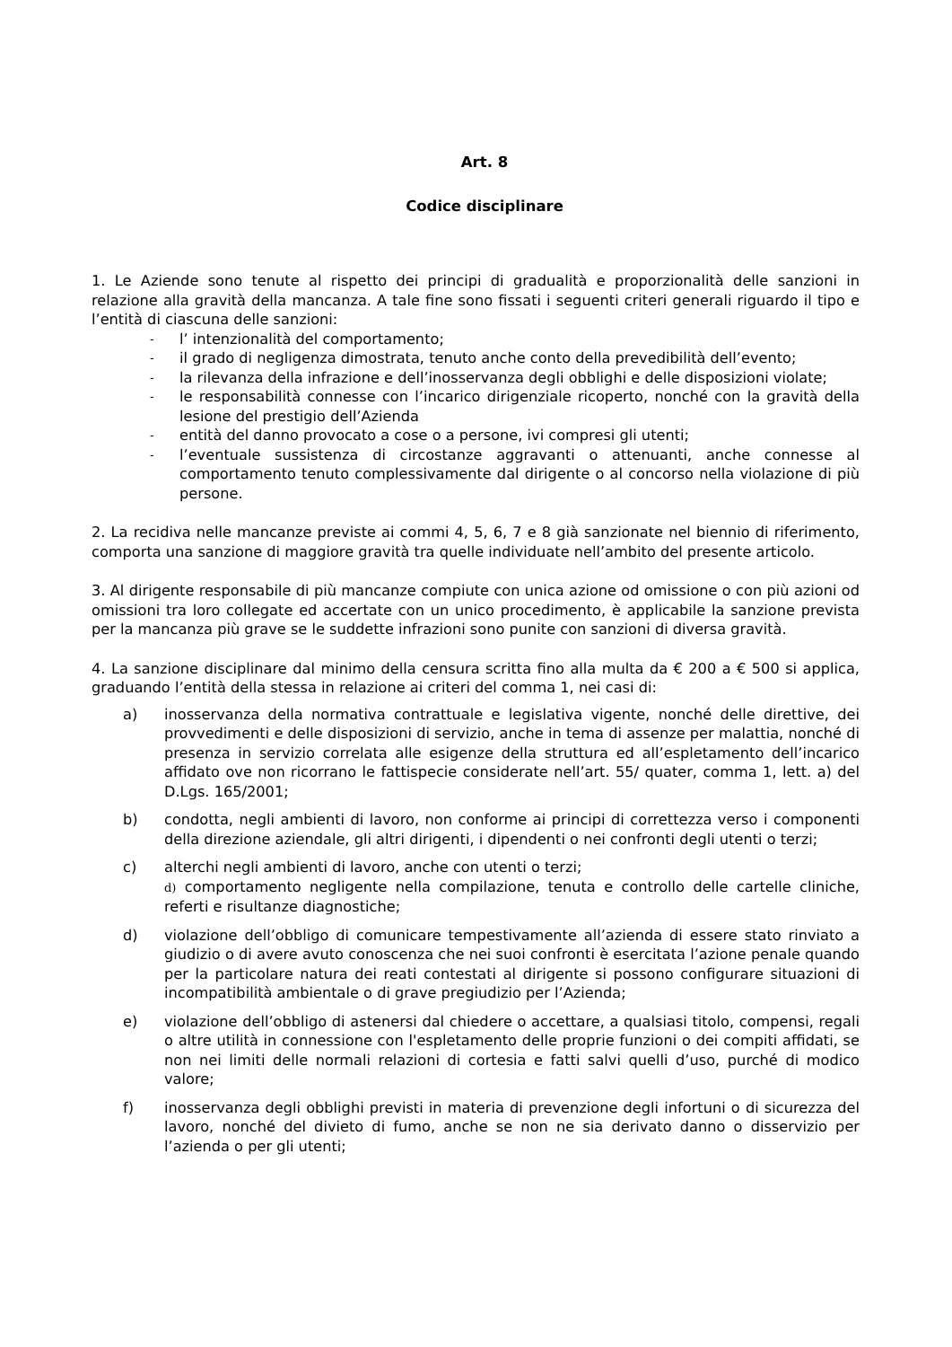Art. 8
Codice disciplinare
1. Le Aziende sono tenute al rispetto dei principi di gradualità e proporzionalità delle sanzioni in relazione alla gravità della mancanza. A tale fine sono fissati i seguenti criteri generali riguardo il tipo e l’entità di ciascuna delle sanzioni:
-
l’ intenzionalità del comportamento;
-
il grado di negligenza dimostrata, tenuto anche conto della prevedibilità dell’evento;
-
la rilevanza della infrazione e dell’inosservanza degli obblighi e delle disposizioni violate;
-
le responsabilità connesse con l’incarico dirigenziale ricoperto, nonché con la gravità della lesione del prestigio dell’Azienda
-
entità del danno provocato a cose o a persone, ivi compresi gli utenti;
-
l’eventuale sussistenza di circostanze aggravanti o attenuanti, anche connesse al comportamento tenuto complessivamente dal dirigente o al concorso nella violazione di più persone.
2. La recidiva nelle mancanze previste ai commi 4, 5, 6, 7 e 8 già sanzionate nel biennio di riferimento, comporta una sanzione di maggiore gravità tra quelle individuate nell’ambito del presente articolo.
3. Al dirigente responsabile di più mancanze compiute con unica azione od omissione o con più azioni od omissioni tra loro collegate ed accertate con un unico procedimento, è applicabile la sanzione prevista per la mancanza più grave se le suddette infrazioni sono punite con sanzioni di diversa gravità.
4. La sanzione disciplinare dal minimo della censura scritta fino alla multa da € 200 a € 500 si applica, graduando l’entità della stessa in relazione ai criteri del comma 1, nei casi di:
a) inosservanza della normativa contrattuale e legislativa vigente, nonché delle direttive, dei provvedimenti e delle disposizioni di servizio, anche in tema di assenze per malattia, nonché di presenza in servizio correlata alle esigenze della struttura ed all’espletamento dell’incarico affidato ove non ricorrano le fattispecie considerate nell’art. 55/ quater, comma 1, lett. a) del D.Lgs. 165/2001;
b) condotta, negli ambienti di lavoro, non conforme ai principi di correttezza verso i componenti della direzione aziendale, gli altri dirigenti, i dipendenti o nei confronti degli utenti o terzi;
c) alterchi negli ambienti di lavoro, anche con utenti o terzi;
d) comportamento negligente nella compilazione, tenuta e controllo delle cartelle cliniche, referti e risultanze diagnostiche;
d) violazione dell’obbligo di comunicare tempestivamente all’azienda di essere stato rinviato a giudizio o di avere avuto conoscenza che nei suoi confronti è esercitata l’azione penale quando per la particolare natura dei reati contestati al dirigente si possono configurare situazioni di incompatibilità ambientale o di grave pregiudizio per l’Azienda;
e) violazione dell’obbligo di astenersi dal chiedere o accettare, a qualsiasi titolo, compensi, regali o altre utilità in connessione con l'espletamento delle proprie funzioni o dei compiti affidati, se non nei limiti delle normali relazioni di cortesia e fatti salvi quelli d’uso, purché di modico valore;
f) inosservanza degli obblighi previsti in materia di prevenzione degli infortuni o di sicurezza del lavoro, nonché del divieto di fumo, anche se non ne sia derivato danno o disservizio per l’azienda o per gli utenti;